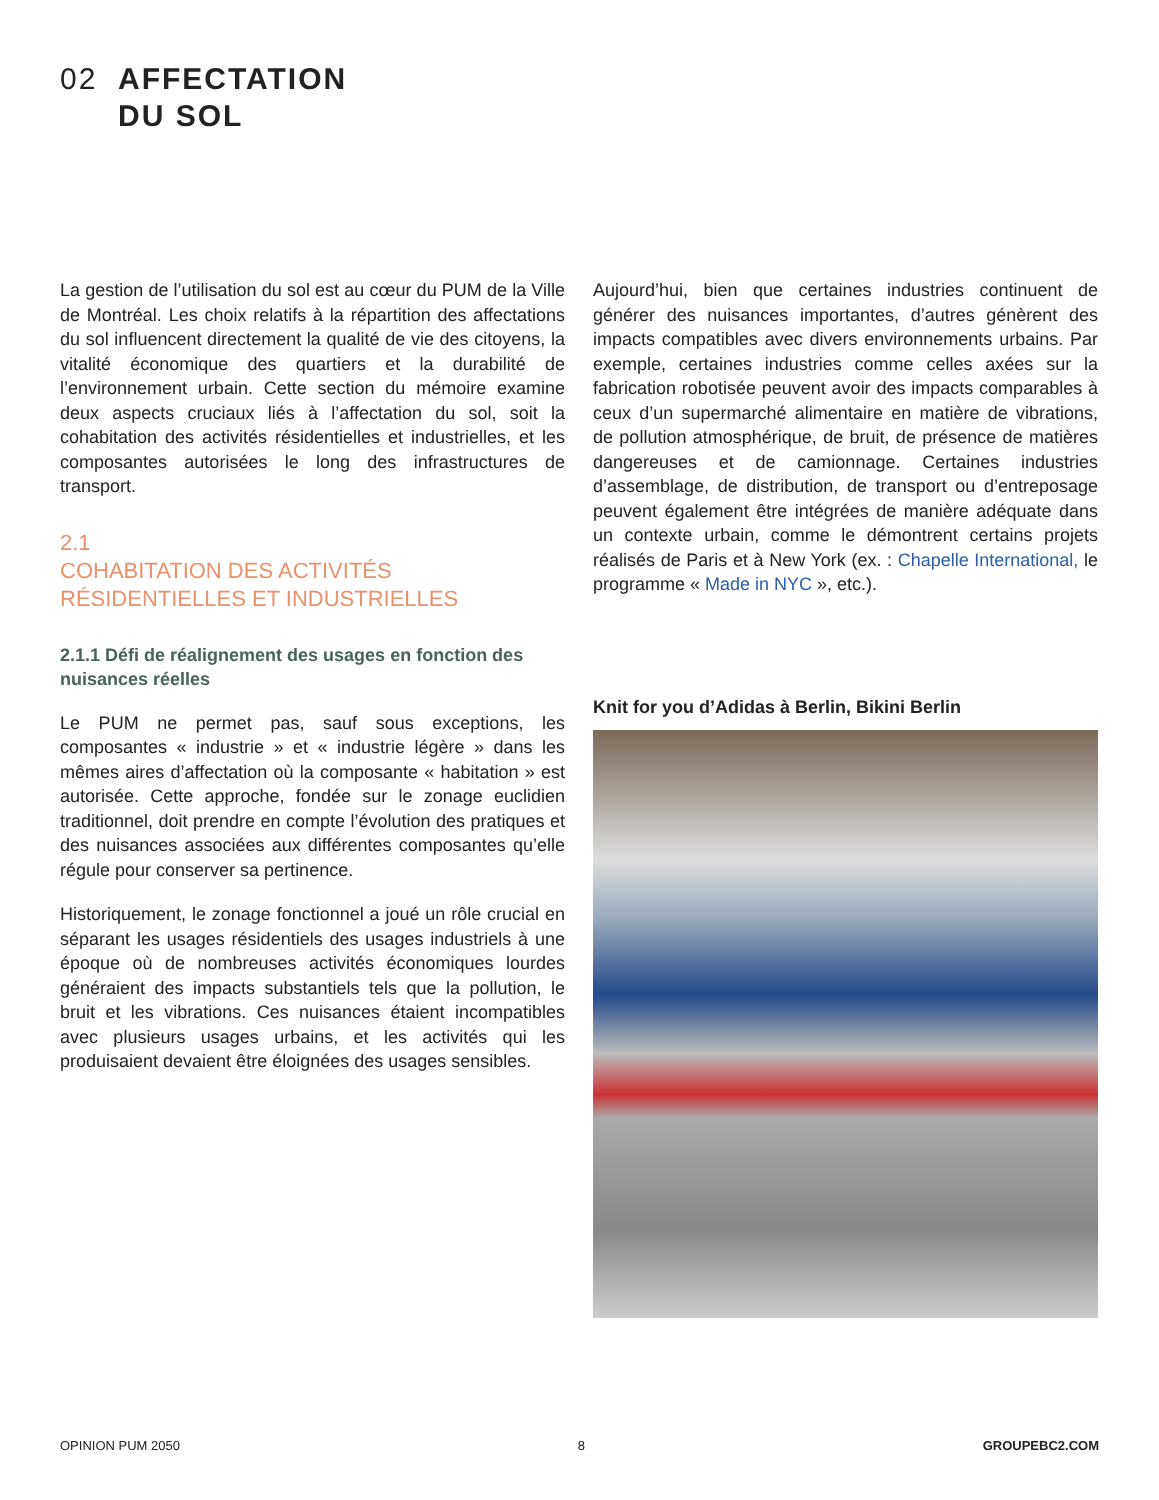02 AFFECTATION
DU SOL
La gestion de l’utilisation du sol est au cœur du PUM de la Ville de Montréal. Les choix relatifs à la répartition des affectations du sol influencent directement la qualité de vie des citoyens, la vitalité économique des quartiers et la durabilité de l’environnement urbain. Cette section du mémoire examine deux aspects cruciaux liés à l’affectation du sol, soit la cohabitation des activités résidentielles et industrielles, et les composantes autorisées le long des infrastructures de transport.
2.1
COHABITATION DES ACTIVITÉS
RÉSIDENTIELLES ET INDUSTRIELLES
2.1.1 Défi de réalignement des usages en fonction des nuisances réelles
Le PUM ne permet pas, sauf sous exceptions, les composantes « industrie » et « industrie légère » dans les mêmes aires d’affectation où la composante « habitation » est autorisée. Cette approche, fondée sur le zonage euclidien traditionnel, doit prendre en compte l’évolution des pratiques et des nuisances associées aux différentes composantes qu’elle régule pour conserver sa pertinence.
Historiquement, le zonage fonctionnel a joué un rôle crucial en séparant les usages résidentiels des usages industriels à une époque où de nombreuses activités économiques lourdes généraient des impacts substantiels tels que la pollution, le bruit et les vibrations. Ces nuisances étaient incompatibles avec plusieurs usages urbains, et les activités qui les produisaient devaient être éloignées des usages sensibles.
Aujourd’hui, bien que certaines industries continuent de générer des nuisances importantes, d’autres génèrent des impacts compatibles avec divers environnements urbains. Par exemple, certaines industries comme celles axées sur la fabrication robotisée peuvent avoir des impacts comparables à ceux d’un supermarché alimentaire en matière de vibrations, de pollution atmosphérique, de bruit, de présence de matières dangereuses et de camionnage. Certaines industries d’assemblage, de distribution, de transport ou d’entreposage peuvent également être intégrées de manière adéquate dans un contexte urbain, comme le démontrent certains projets réalisés de Paris et à New York (ex. : Chapelle International, le programme « Made in NYC », etc.).
Knit for you d’Adidas à Berlin, Bikini Berlin
OPINION PUM 2050 8 GROUPEBC2.COM